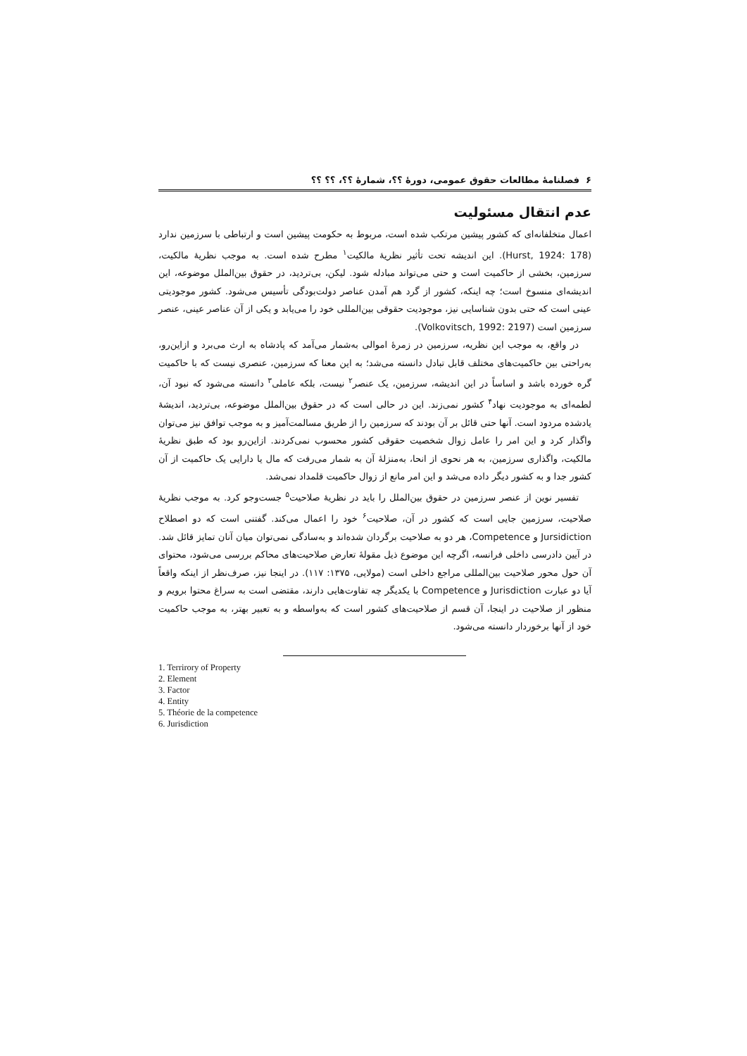۶ فصلنامهٔ مطالعات حقوق عمومی، دورهٔ ؟؟، شمارهٔ ؟؟، ؟؟ ؟؟
عدم انتقال مسئولیت
اعمال متخلفانه‌ای که کشور پیشین مرتکب شده است، مربوط به حکومت پیشین است و ارتباطی با سرزمین ندارد (Hurst, 1924: 178). این اندیشه تحت تأثیر نظریهٔ مالکیت<sup>۱</sup> مطرح شده است. به موجب نظریهٔ مالکیت، سرزمین، بخشی از حاکمیت است و حتی می‌تواند مبادله شود. لیکن، بی‌تردید، در حقوق بین‌الملل موضوعه، این اندیشه‌ای منسوخ است؛ چه اینکه، کشور از گرد هم آمدن عناصر دولت‌بودگی تأسیس می‌شود. کشور موجودیتی عینی است که حتی بدون شناسایی نیز، موجودیت حقوقی بین‌المللی خود را می‌یابد و یکی از آن عناصر عینی، عنصر سرزمین است (Volkovitsch, 1992: 2197).
در واقع، به موجب این نظریه، سرزمین در زمرهٔ اموالی به‌شمار می‌آمد که پادشاه به ارث می‌برد و ازاین‌رو، به‌راحتی بین حاکمیت‌های مختلف قابل تبادل دانسته می‌شد؛ به این معنا که سرزمین، عنصری نیست که با حاکمیت گره خورده باشد و اساساً در این اندیشه، سرزمین، یک عنصر<sup>۲</sup> نیست، بلکه عاملی<sup>۳</sup> دانسته می‌شود که نبود آن، لطمه‌ای به موجودیت نهاد<sup>۴</sup> کشور نمی‌زند. این در حالی است که در حقوق بین‌الملل موضوعه، بی‌تردید، اندیشهٔ یادشده مردود است. آنها حتی قائل بر آن بودند که سرزمین را از طریق مسالمت‌آمیز و به موجب توافق نیز می‌توان واگذار کرد و این امر را عامل زوال شخصیت حقوقی کشور محسوب نمی‌کردند. ازاین‌رو بود که طبق نظریهٔ مالکیت، واگذاری سرزمین، به هر نحوی از انحا، به‌منزلهٔ آن به شمار می‌رفت که مال یا دارایی یک حاکمیت از آن کشور جدا و به کشور دیگر داده می‌شد و این امر مانع از زوال حاکمیت قلمداد نمی‌شد.
تفسیر نوین از عنصر سرزمین در حقوق بین‌الملل را باید در نظریهٔ صلاحیت<sup>۵</sup> جست‌وجو کرد. به موجب نظریهٔ صلاحیت، سرزمین جایی است که کشور در آن، صلاحیت<sup>۶</sup> خود را اعمال می‌کند. گفتنی است که دو اصطلاح Jursidiction و Competence، هر دو به صلاحیت برگردان شده‌اند و به‌سادگی نمی‌توان میان آنان تمایز قائل شد. در آیین دادرسی داخلی فرانسه، اگرچه این موضوع ذیل مقولهٔ تعارض صلاحیت‌های محاکم بررسی می‌شود، محتوای آن حول محور صلاحیت بین‌المللی مراجع داخلی است (مولایی، ۱۳۷۵: ۱۱۷). در اینجا نیز، صرف‌نظر از اینکه واقعاً آیا دو عبارت Jurisdiction و Competence با یکدیگر چه تفاوت‌هایی دارند، مقتضی است به سراغ محتوا برویم و منظور از صلاحیت در اینجا، آن قسم از صلاحیت‌های کشور است که به‌واسطه و به تعبیر بهتر، به موجب حاکمیت خود از آنها برخوردار دانسته می‌شود.
1. Terrirory of Property
2. Element
3. Factor
4. Entity
5. Théorie de la competence
6. Jurisdiction